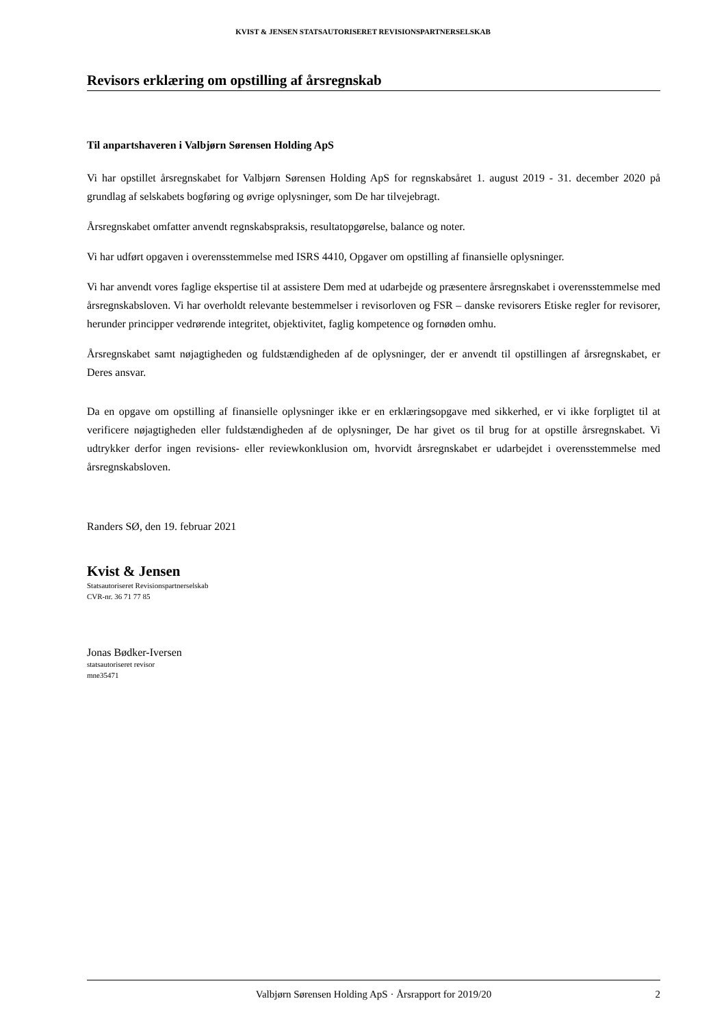KVIST & JENSEN STATSAUTORISERET REVISIONSPARTNERSELSKAB
Revisors erklæring om opstilling af årsregnskab
Til anpartshaveren i Valbjørn Sørensen Holding ApS
Vi har opstillet årsregnskabet for Valbjørn Sørensen Holding ApS for regnskabsåret 1. august 2019 - 31. december 2020 på grundlag af selskabets bogføring og øvrige oplysninger, som De har tilvejebragt.
Årsregnskabet omfatter anvendt regnskabspraksis, resultatopgørelse, balance og noter.
Vi har udført opgaven i overensstemmelse med ISRS 4410, Opgaver om opstilling af finansielle oplysninger.
Vi har anvendt vores faglige ekspertise til at assistere Dem med at udarbejde og præsentere årsregnskabet i overensstemmelse med årsregnskabsloven. Vi har overholdt relevante bestemmelser i revisorloven og FSR – danske revisorers Etiske regler for revisorer, herunder principper vedrørende integritet, objektivitet, faglig kompetence og fornøden omhu.
Årsregnskabet samt nøjagtigheden og fuldstændigheden af de oplysninger, der er anvendt til opstillingen af årsregnskabet, er Deres ansvar.
Da en opgave om opstilling af finansielle oplysninger ikke er en erklæringsopgave med sikkerhed, er vi ikke forpligtet til at verificere nøjagtigheden eller fuldstændigheden af de oplysninger, De har givet os til brug for at opstille årsregnskabet. Vi udtrykker derfor ingen revisions- eller reviewkonklusion om, hvorvidt årsregnskabet er udarbejdet i overensstemmelse med årsregnskabsloven.
Randers SØ, den 19. februar 2021
Kvist & Jensen
Statsautoriseret Revisionspartnerselskab
CVR-nr. 36 71 77 85
Jonas Bødker-Iversen
statsautoriseret revisor
mne35471
Valbjørn Sørensen Holding ApS · Årsrapport for 2019/20 2